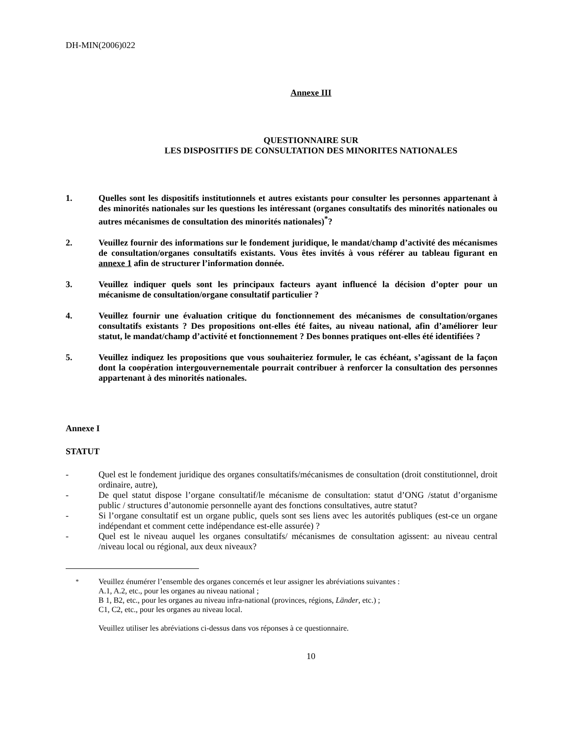DH-MIN(2006)022
Annexe III
QUESTIONNAIRE SUR
LES DISPOSITIFS DE CONSULTATION DES MINORITES NATIONALES
1. Quelles sont les dispositifs institutionnels et autres existants pour consulter les personnes appartenant à des minorités nationales sur les questions les intéressant (organes consultatifs des minorités nationales ou autres mécanismes de consultation des minorités nationales)<sup>*</sup>?
2. Veuillez fournir des informations sur le fondement juridique, le mandat/champ d’activité des mécanismes de consultation/organes consultatifs existants. Vous êtes invités à vous référer au tableau figurant en annexe 1 afin de structurer l’information donnée.
3. Veuillez indiquer quels sont les principaux facteurs ayant influencé la décision d’opter pour un mécanisme de consultation/organe consultatif particulier ?
4. Veuillez fournir une évaluation critique du fonctionnement des mécanismes de consultation/organes consultatifs existants ? Des propositions ont-elles été faites, au niveau national, afin d’améliorer leur statut, le mandat/champ d’activité et fonctionnement ? Des bonnes pratiques ont-elles été identifiées ?
5. Veuillez indiquez les propositions que vous souhaiteriez formuler, le cas échéant, s’agissant de la façon dont la coopération intergouvernementale pourrait contribuer à renforcer la consultation des personnes appartenant à des minorités nationales.
Annexe I
STATUT
- Quel est le fondement juridique des organes consultatifs/mécanismes de consultation (droit constitutionnel, droit ordinaire, autre),
- De quel statut dispose l’organe consultatif/le mécanisme de consultation: statut d’ONG /statut d’organisme public / structures d’autonomie personnelle ayant des fonctions consultatives, autre statut?
- Si l’organe consultatif est un organe public, quels sont ses liens avec les autorités publiques (est-ce un organe indépendant et comment cette indépendance est-elle assurée) ?
- Quel est le niveau auquel les organes consultatifs/ mécanismes de consultation agissent: au niveau central /niveau local ou régional, aux deux niveaux?
<sup>*</sup> Veuillez énumérer l’ensemble des organes concernés et leur assigner les abréviations suivantes :
A.1, A.2, etc., pour les organes au niveau national ;
B 1, B2, etc., pour les organes au niveau infra-national (provinces, régions, Länder, etc.) ;
C1, C2, etc., pour les organes au niveau local.
Veuillez utiliser les abréviations ci-dessus dans vos réponses à ce questionnaire.
10